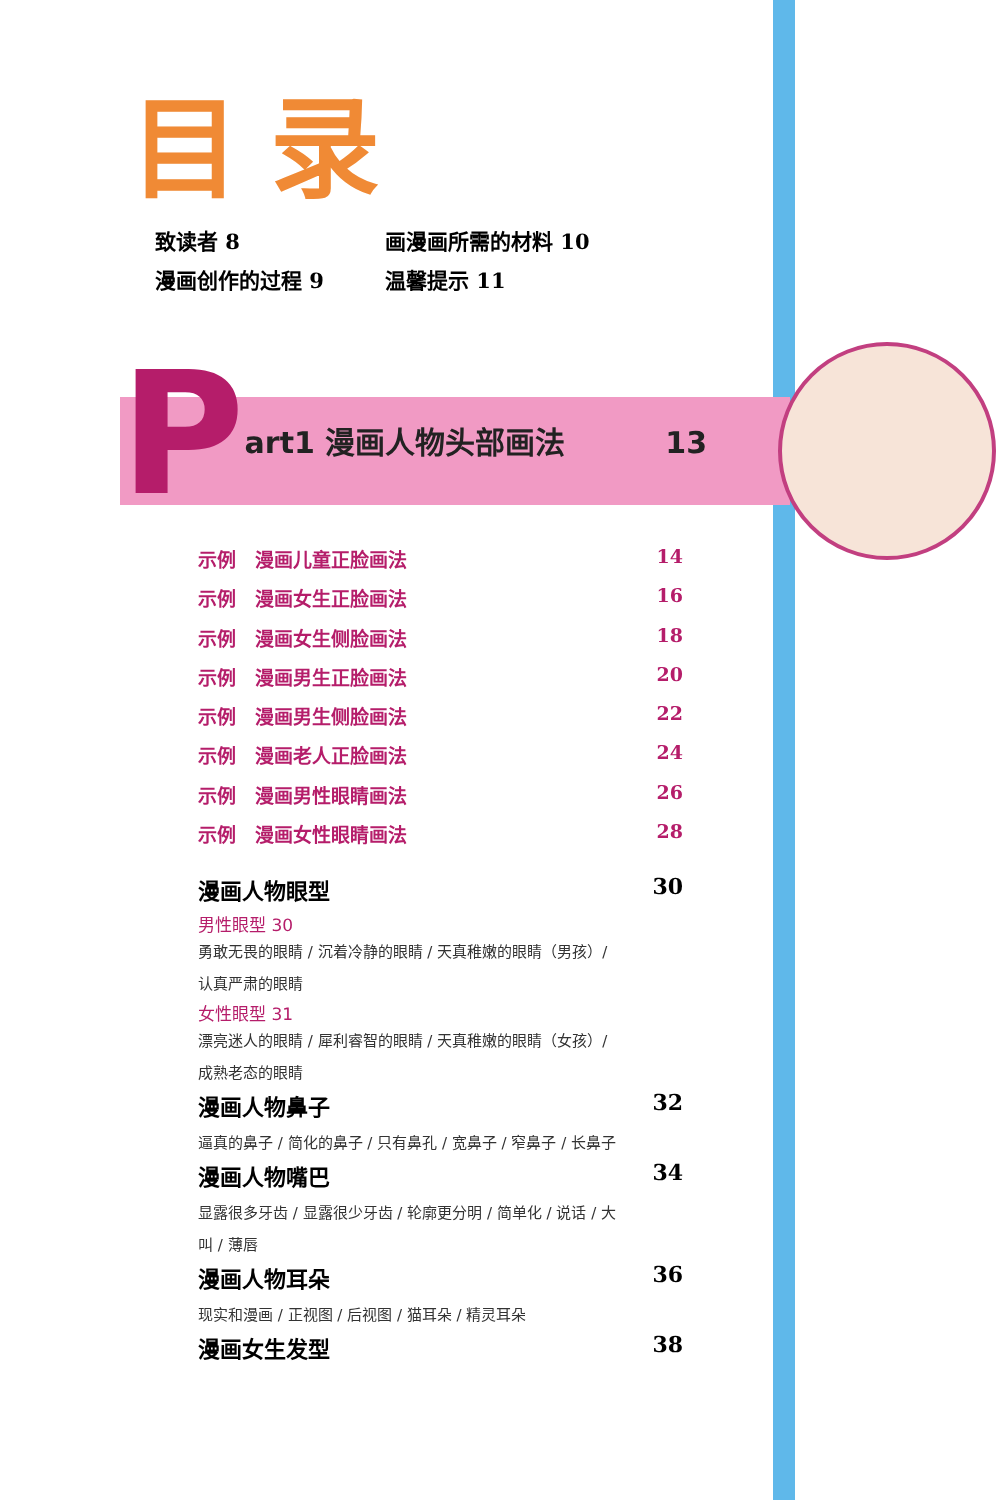目录
致读者 8 画漫画所需的材料 10
漫画创作的过程 9 温馨提示 11
Part1 漫画人物头部画法 13
示例　漫画儿童正脸画法 14
示例　漫画女生正脸画法 16
示例　漫画女生侧脸画法 18
示例　漫画男生正脸画法 20
示例　漫画男生侧脸画法 22
示例　漫画老人正脸画法 24
示例　漫画男性眼睛画法 26
示例　漫画女性眼睛画法 28
漫画人物眼型 30
男性眼型 30
勇敢无畏的眼睛 / 沉着冷静的眼睛 / 天真稚嫩的眼睛（男孩）/
认真严肃的眼睛
女性眼型 31
漂亮迷人的眼睛 / 犀利睿智的眼睛 / 天真稚嫩的眼睛（女孩）/
成熟老态的眼睛
漫画人物鼻子 32
逼真的鼻子 / 简化的鼻子 / 只有鼻孔 / 宽鼻子 / 窄鼻子 / 长鼻子
漫画人物嘴巴 34
显露很多牙齿 / 显露很少牙齿 / 轮廓更分明 / 简单化 / 说话 / 大
叫 / 薄唇
漫画人物耳朵 36
现实和漫画 / 正视图 / 后视图 / 猫耳朵 / 精灵耳朵
漫画女生发型 38